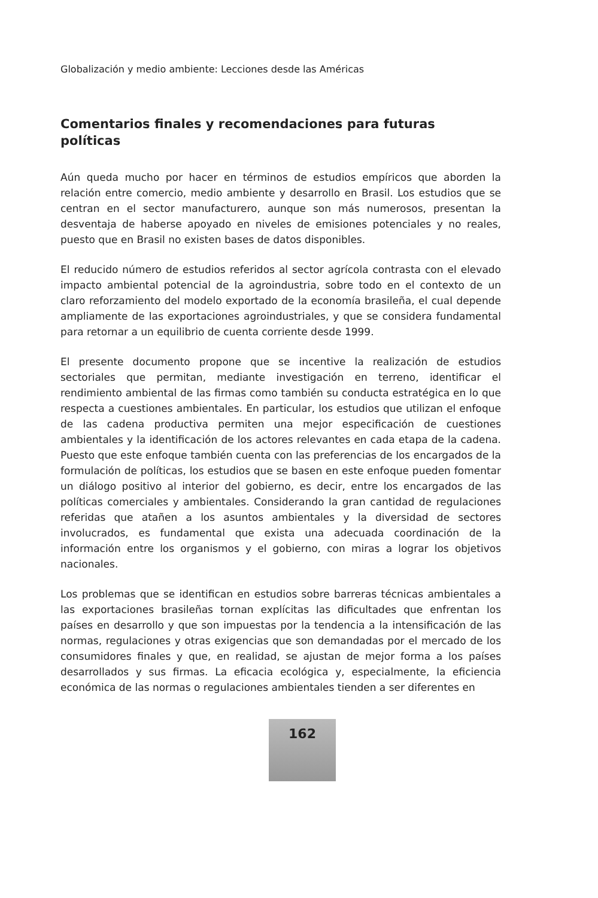Globalización y medio ambiente: Lecciones desde las Américas
Comentarios finales y recomendaciones para futuras políticas
Aún queda mucho por hacer en términos de estudios empíricos que aborden la relación entre comercio, medio ambiente y desarrollo en Brasil. Los estudios que se centran en el sector manufacturero, aunque son más numerosos, presentan la desventaja de haberse apoyado en niveles de emisiones potenciales y no reales, puesto que en Brasil no existen bases de datos disponibles.
El reducido número de estudios referidos al sector agrícola contrasta con el elevado impacto ambiental potencial de la agroindustria, sobre todo en el contexto de un claro reforzamiento del modelo exportado de la economía brasileña, el cual depende ampliamente de las exportaciones agroindustriales, y que se considera fundamental para retornar a un equilibrio de cuenta corriente desde 1999.
El presente documento propone que se incentive la realización de estudios sectoriales que permitan, mediante investigación en terreno, identificar el rendimiento ambiental de las firmas como también su conducta estratégica en lo que respecta a cuestiones ambientales. En particular, los estudios que utilizan el enfoque de las cadena productiva permiten una mejor especificación de cuestiones ambientales y la identificación de los actores relevantes en cada etapa de la cadena. Puesto que este enfoque también cuenta con las preferencias de los encargados de la formulación de políticas, los estudios que se basen en este enfoque pueden fomentar un diálogo positivo al interior del gobierno, es decir, entre los encargados de las políticas comerciales y ambientales. Considerando la gran cantidad de regulaciones referidas que atañen a los asuntos ambientales y la diversidad de sectores involucrados, es fundamental que exista una adecuada coordinación de la información entre los organismos y el gobierno, con miras a lograr los objetivos nacionales.
Los problemas que se identifican en estudios sobre barreras técnicas ambientales a las exportaciones brasileñas tornan explícitas las dificultades que enfrentan los países en desarrollo y que son impuestas por la tendencia a la intensificación de las normas, regulaciones y otras exigencias que son demandadas por el mercado de los consumidores finales y que, en realidad, se ajustan de mejor forma a los países desarrollados y sus firmas. La eficacia ecológica y, especialmente, la eficiencia económica de las normas o regulaciones ambientales tienden a ser diferentes en
162